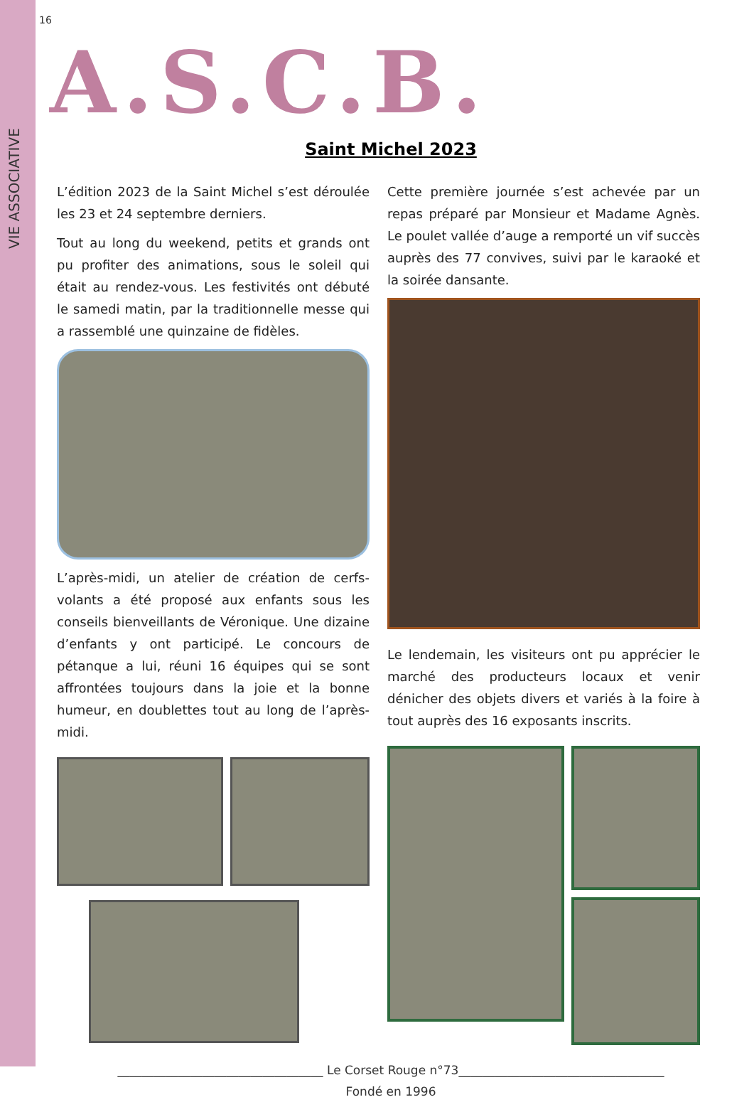VIE ASSOCIATIVE
16
A.S.C.B.
Saint Michel 2023
L’édition 2023 de la Saint Michel s’est déroulée les 23 et 24 septembre derniers.
Tout au long du weekend, petits et grands ont pu profiter des animations, sous le soleil qui était au rendez-vous. Les festivités ont débuté le samedi matin, par la traditionnelle messe qui a rassemblé une quinzaine de fidèles.
L’après-midi, un atelier de création de cerfs-volants a été proposé aux enfants sous les conseils bienveillants de Véronique. Une dizaine d’enfants y ont participé. Le concours de pétanque a lui, réuni 16 équipes qui se sont affrontées toujours dans la joie et la bonne humeur, en doublettes tout au long de l’après-midi.
Cette première journée s’est achevée par un repas préparé par Monsieur et Madame Agnès. Le poulet vallée d’auge a remporté un vif succès auprès des 77 convives, suivi par le karaoké et la soirée dansante.
Le lendemain, les visiteurs ont pu apprécier le marché des producteurs locaux et venir dénicher des objets divers et variés à la foire à tout auprès des 16 exposants inscrits.
__________________________________ Le Corset Rouge n°73__________________________________
Fondé en 1996